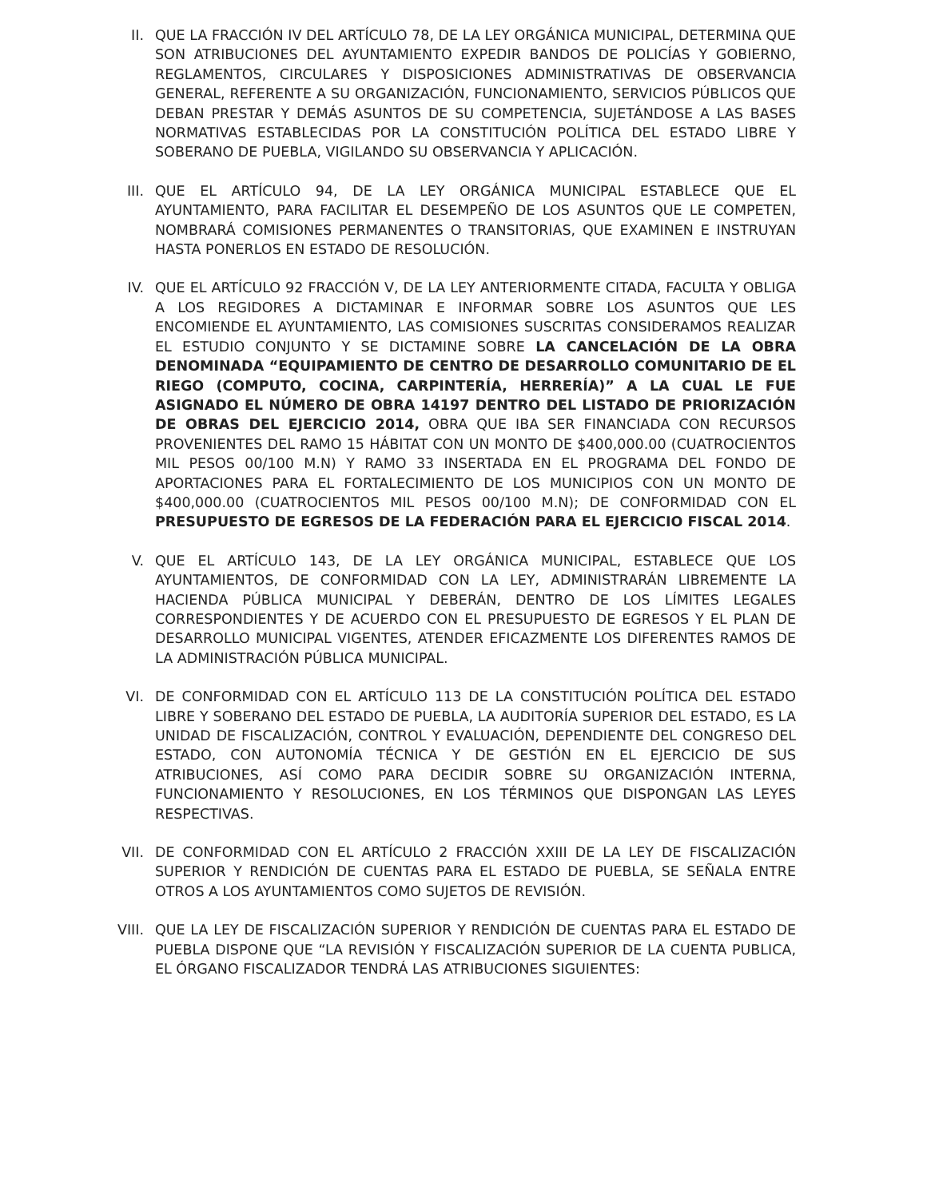II. QUE LA FRACCIÓN IV DEL ARTÍCULO 78, DE LA LEY ORGÁNICA MUNICIPAL, DETERMINA QUE SON ATRIBUCIONES DEL AYUNTAMIENTO EXPEDIR BANDOS DE POLICÍAS Y GOBIERNO, REGLAMENTOS, CIRCULARES Y DISPOSICIONES ADMINISTRATIVAS DE OBSERVANCIA GENERAL, REFERENTE A SU ORGANIZACIÓN, FUNCIONAMIENTO, SERVICIOS PÚBLICOS QUE DEBAN PRESTAR Y DEMÁS ASUNTOS DE SU COMPETENCIA, SUJETÁNDOSE A LAS BASES NORMATIVAS ESTABLECIDAS POR LA CONSTITUCIÓN POLÍTICA DEL ESTADO LIBRE Y SOBERANO DE PUEBLA, VIGILANDO SU OBSERVANCIA Y APLICACIÓN.
III. QUE EL ARTÍCULO 94, DE LA LEY ORGÁNICA MUNICIPAL ESTABLECE QUE EL AYUNTAMIENTO, PARA FACILITAR EL DESEMPEÑO DE LOS ASUNTOS QUE LE COMPETEN, NOMBRARÁ COMISIONES PERMANENTES O TRANSITORIAS, QUE EXAMINEN E INSTRUYAN HASTA PONERLOS EN ESTADO DE RESOLUCIÓN.
IV. QUE EL ARTÍCULO 92 FRACCIÓN V, DE LA LEY ANTERIORMENTE CITADA, FACULTA Y OBLIGA A LOS REGIDORES A DICTAMINAR E INFORMAR SOBRE LOS ASUNTOS QUE LES ENCOMIENDE EL AYUNTAMIENTO, LAS COMISIONES SUSCRITAS CONSIDERAMOS REALIZAR EL ESTUDIO CONJUNTO Y SE DICTAMINE SOBRE LA CANCELACIÓN DE LA OBRA DENOMINADA “EQUIPAMIENTO DE CENTRO DE DESARROLLO COMUNITARIO DE EL RIEGO (COMPUTO, COCINA, CARPINTERÍA, HERRERÍA)” A LA CUAL LE FUE ASIGNADO EL NÚMERO DE OBRA 14197 DENTRO DEL LISTADO DE PRIORIZACIÓN DE OBRAS DEL EJERCICIO 2014, OBRA QUE IBA SER FINANCIADA CON RECURSOS PROVENIENTES DEL RAMO 15 HÁBITAT CON UN MONTO DE $400,000.00 (CUATROCIENTOS MIL PESOS 00/100 M.N) Y RAMO 33 INSERTADA EN EL PROGRAMA DEL FONDO DE APORTACIONES PARA EL FORTALECIMIENTO DE LOS MUNICIPIOS CON UN MONTO DE $400,000.00 (CUATROCIENTOS MIL PESOS 00/100 M.N); DE CONFORMIDAD CON EL PRESUPUESTO DE EGRESOS DE LA FEDERACIÓN PARA EL EJERCICIO FISCAL 2014.
V. QUE EL ARTÍCULO 143, DE LA LEY ORGÁNICA MUNICIPAL, ESTABLECE QUE LOS AYUNTAMIENTOS, DE CONFORMIDAD CON LA LEY, ADMINISTRARÁN LIBREMENTE LA HACIENDA PÚBLICA MUNICIPAL Y DEBERÁN, DENTRO DE LOS LÍMITES LEGALES CORRESPONDIENTES Y DE ACUERDO CON EL PRESUPUESTO DE EGRESOS Y EL PLAN DE DESARROLLO MUNICIPAL VIGENTES, ATENDER EFICAZMENTE LOS DIFERENTES RAMOS DE LA ADMINISTRACIÓN PÚBLICA MUNICIPAL.
VI. DE CONFORMIDAD CON EL ARTÍCULO 113 DE LA CONSTITUCIÓN POLÍTICA DEL ESTADO LIBRE Y SOBERANO DEL ESTADO DE PUEBLA, LA AUDITORÍA SUPERIOR DEL ESTADO, ES LA UNIDAD DE FISCALIZACIÓN, CONTROL Y EVALUACIÓN, DEPENDIENTE DEL CONGRESO DEL ESTADO, CON AUTONOMÍA TÉCNICA Y DE GESTIÓN EN EL EJERCICIO DE SUS ATRIBUCIONES, ASÍ COMO PARA DECIDIR SOBRE SU ORGANIZACIÓN INTERNA, FUNCIONAMIENTO Y RESOLUCIONES, EN LOS TÉRMINOS QUE DISPONGAN LAS LEYES RESPECTIVAS.
VII. DE CONFORMIDAD CON EL ARTÍCULO 2 FRACCIÓN XXIII DE LA LEY DE FISCALIZACIÓN SUPERIOR Y RENDICIÓN DE CUENTAS PARA EL ESTADO DE PUEBLA, SE SEÑALA ENTRE OTROS A LOS AYUNTAMIENTOS COMO SUJETOS DE REVISIÓN.
VIII.
QUE LA LEY DE FISCALIZACIÓN SUPERIOR Y RENDICIÓN DE CUENTAS PARA EL ESTADO DE PUEBLA DISPONE QUE “LA REVISIÓN Y FISCALIZACIÓN SUPERIOR DE LA CUENTA PUBLICA, EL ÓRGANO FISCALIZADOR TENDRÁ LAS ATRIBUCIONES SIGUIENTES: